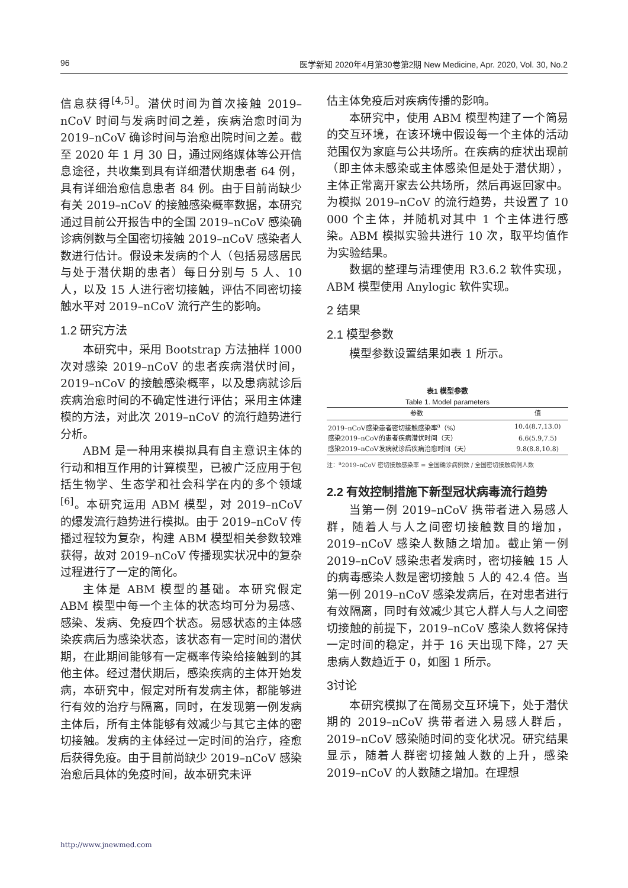96 医学新知 2020年4月第30卷第2期 New Medicine, Apr. 2020, Vol. 30, No.2
信息获得<sup>[4,5]</sup>。潜伏时间为首次接触 2019–nCoV 时间与发病时间之差，疾病治愈时间为 2019–nCoV 确诊时间与治愈出院时间之差。截至 2020 年 1 月 30 日，通过网络媒体等公开信息途径，共收集到具有详细潜伏期患者 64 例，具有详细治愈信息患者 84 例。由于目前尚缺少有关 2019–nCoV 的接触感染概率数据，本研究通过目前公开报告中的全国 2019–nCoV 感染确诊病例数与全国密切接触 2019–nCoV 感染者人数进行估计。假设未发病的个人（包括易感居民与处于潜伏期的患者）每日分别与 5 人、10 人，以及 15 人进行密切接触，评估不同密切接触水平对 2019–nCoV 流行产生的影响。
1.2 研究方法
本研究中，采用 Bootstrap 方法抽样 1000 次对感染 2019–nCoV 的患者疾病潜伏时间，2019–nCoV 的接触感染概率，以及患病就诊后疾病治愈时间的不确定性进行评估；采用主体建模的方法，对此次 2019–nCoV 的流行趋势进行分析。
ABM 是一种用来模拟具有自主意识主体的行动和相互作用的计算模型，已被广泛应用于包括生物学、生态学和社会科学在内的多个领域<sup>[6]</sup>。本研究运用 ABM 模型，对 2019–nCoV 的爆发流行趋势进行模拟。由于 2019–nCoV 传播过程较为复杂，构建 ABM 模型相关参数较难获得，故对 2019–nCoV 传播现实状况中的复杂过程进行了一定的简化。
主体是 ABM 模型的基础。本研究假定 ABM 模型中每一个主体的状态均可分为易感、感染、发病、免疫四个状态。易感状态的主体感染疾病后为感染状态，该状态有一定时间的潜伏期，在此期间能够有一定概率传染给接触到的其他主体。经过潜伏期后，感染疾病的主体开始发病，本研究中，假定对所有发病主体，都能够进行有效的治疗与隔离，同时，在发现第一例发病主体后，所有主体能够有效减少与其它主体的密切接触。发病的主体经过一定时间的治疗，痊愈后获得免疫。由于目前尚缺少 2019–nCoV 感染治愈后具体的免疫时间，故本研究未评
估主体免疫后对疾病传播的影响。
本研究中，使用 ABM 模型构建了一个简易的交互环境，在该环境中假设每一个主体的活动范围仅为家庭与公共场所。在疾病的症状出现前（即主体未感染或主体感染但是处于潜伏期），主体正常离开家去公共场所，然后再返回家中。为模拟 2019–nCoV 的流行趋势，共设置了 10 000 个主体，并随机对其中 1 个主体进行感染。ABM 模拟实验共进行 10 次，取平均值作为实验结果。
数据的整理与清理使用 R3.6.2 软件实现，ABM 模型使用 Anylogic 软件实现。
2 结果
2.1 模型参数
模型参数设置结果如表 1 所示。
表1 模型参数
Table 1. Model parameters
| 参数 | 值 |
| --- | --- |
| 2019–nCoV感染患者密切接触感染率<sup>a</sup>（%） | 10.4(8.7,13.0) |
| 感染2019–nCoV的患者疾病潜伏时间（天） | 6.6(5.9,7.5) |
| 感染2019–nCoV发病就诊后疾病治愈时间（天） | 9.8(8.8,10.8) |
注：<sup>a</sup>2019–nCoV 密切接触感染率 = 全国确诊病例数 / 全国密切接触病例人数
2.2 有效控制措施下新型冠状病毒流行趋势
当第一例 2019–nCoV 携带者进入易感人群，随着人与人之间密切接触数目的增加，2019–nCoV 感染人数随之增加。截止第一例 2019–nCoV 感染患者发病时，密切接触 15 人的病毒感染人数是密切接触 5 人的 42.4 倍。当第一例 2019–nCoV 感染发病后，在对患者进行有效隔离，同时有效减少其它人群人与人之间密切接触的前提下，2019–nCoV 感染人数将保持一定时间的稳定，并于 16 天出现下降，27 天患病人数趋近于 0，如图 1 所示。
3讨论
本研究模拟了在简易交互环境下，处于潜伏期的 2019–nCoV 携带者进入易感人群后，2019–nCoV 感染随时间的变化状况。研究结果显示，随着人群密切接触人数的上升，感染 2019–nCoV 的人数随之增加。在理想
http://www.jnewmed.com